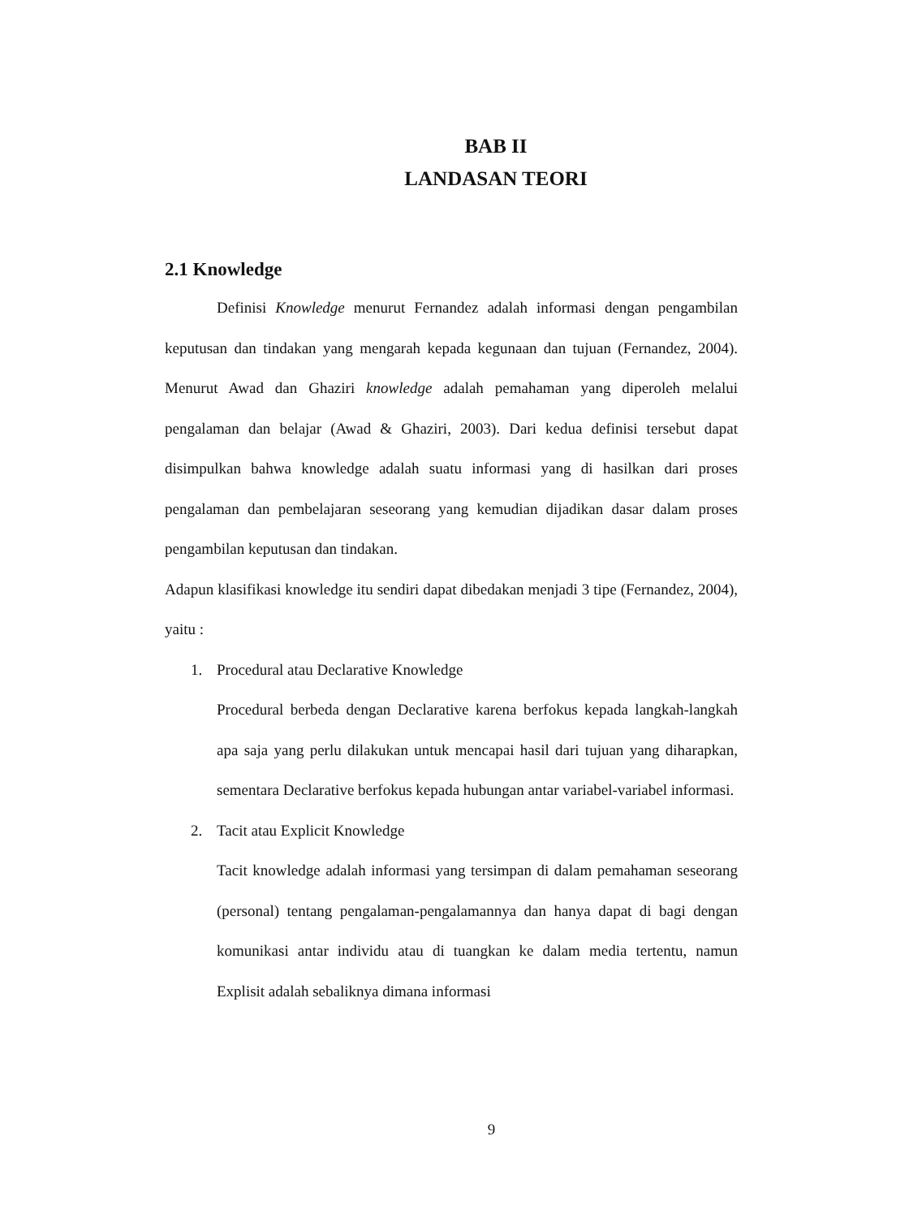BAB II
LANDASAN TEORI
2.1 Knowledge
Definisi Knowledge menurut Fernandez adalah informasi dengan pengambilan keputusan dan tindakan yang mengarah kepada kegunaan dan tujuan (Fernandez, 2004). Menurut Awad dan Ghaziri knowledge adalah pemahaman yang diperoleh melalui pengalaman dan belajar (Awad & Ghaziri, 2003). Dari kedua definisi tersebut dapat disimpulkan bahwa knowledge adalah suatu informasi yang di hasilkan dari proses pengalaman dan pembelajaran seseorang yang kemudian dijadikan dasar dalam proses pengambilan keputusan dan tindakan.
Adapun klasifikasi knowledge itu sendiri dapat dibedakan menjadi 3 tipe (Fernandez, 2004), yaitu :
1. Procedural atau Declarative Knowledge
Procedural berbeda dengan Declarative karena berfokus kepada langkah-langkah apa saja yang perlu dilakukan untuk mencapai hasil dari tujuan yang diharapkan, sementara Declarative berfokus kepada hubungan antar variabel-variabel informasi.
2. Tacit atau Explicit Knowledge
Tacit knowledge adalah informasi yang tersimpan di dalam pemahaman seseorang (personal) tentang pengalaman-pengalamannya dan hanya dapat di bagi dengan komunikasi antar individu atau di tuangkan ke dalam media tertentu, namun Explisit adalah sebaliknya dimana informasi
9